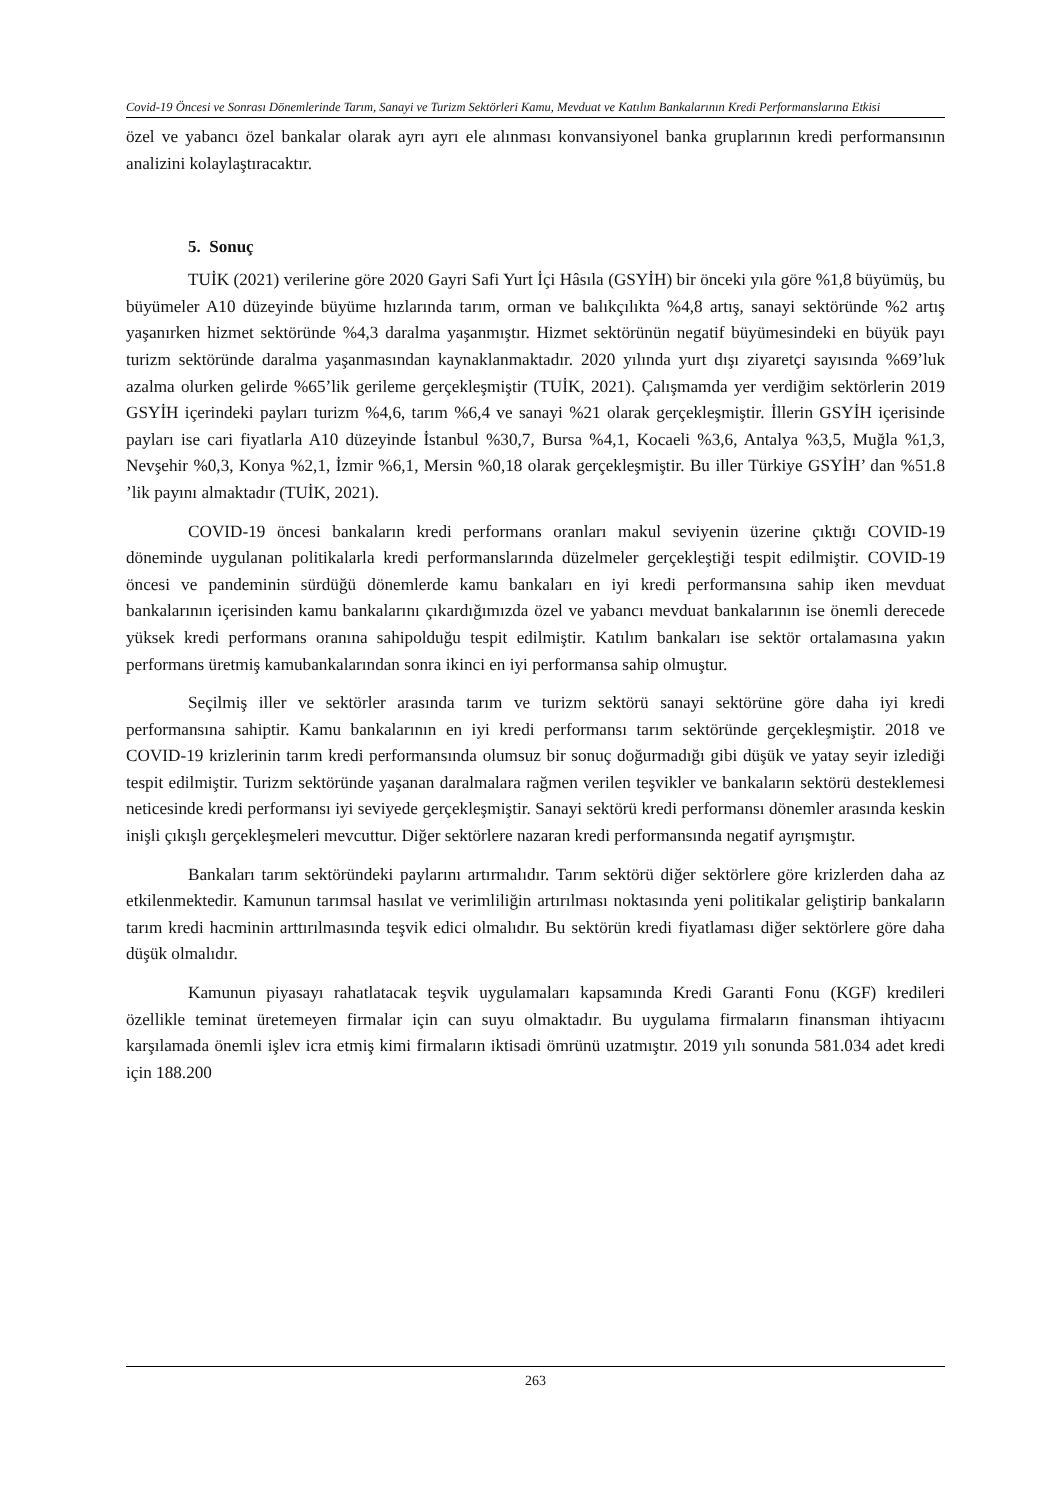Covid-19 Öncesi ve Sonrası Dönemlerinde Tarım, Sanayi ve Turizm Sektörleri Kamu, Mevduat ve Katılım Bankalarının Kredi Performanslarına Etkisi
özel ve yabancı özel bankalar olarak ayrı ayrı ele alınması konvansiyonel banka gruplarının kredi performansının analizini kolaylaştıracaktır.
5. Sonuç
TUİK (2021) verilerine göre 2020 Gayri Safi Yurt İçi Hâsıla (GSYİH) bir önceki yıla göre %1,8 büyümüş, bu büyümeler A10 düzeyinde büyüme hızlarında tarım, orman ve balıkçılıkta %4,8 artış, sanayi sektöründe %2 artış yaşanırken hizmet sektöründe %4,3 daralma yaşanmıştır. Hizmet sektörünün negatif büyümesindeki en büyük payı turizm sektöründe daralma yaşanmasından kaynaklanmaktadır. 2020 yılında yurt dışı ziyaretçi sayısında %69’luk azalma olurken gelirde %65’lik gerileme gerçekleşmiştir (TUİK, 2021). Çalışmamda yer verdiğim sektörlerin 2019 GSYİH içerindeki payları turizm %4,6, tarım %6,4 ve sanayi %21 olarak gerçekleşmiştir. İllerin GSYİH içerisinde payları ise cari fiyatlarla A10 düzeyinde İstanbul %30,7, Bursa %4,1, Kocaeli %3,6, Antalya %3,5, Muğla %1,3, Nevşehir %0,3, Konya %2,1, İzmir %6,1, Mersin %0,18 olarak gerçekleşmiştir. Bu iller Türkiye GSYİH’ dan %51.8 ’lik payını almaktadır (TUİK, 2021).
COVID-19 öncesi bankaların kredi performans oranları makul seviyenin üzerine çıktığı COVID-19 döneminde uygulanan politikalarla kredi performanslarında düzelmeler gerçekleştiği tespit edilmiştir. COVID-19 öncesi ve pandeminin sürdüğü dönemlerde kamu bankaları en iyi kredi performansına sahip iken mevduat bankalarının içerisinden kamu bankalarını çıkardığımızda özel ve yabancı mevduat bankalarının ise önemli derecede yüksek kredi performans oranına sahipolduğu tespit edilmiştir. Katılım bankaları ise sektör ortalamasına yakın performans üretmiş kamubankalarından sonra ikinci en iyi performansa sahip olmuştur.
Seçilmiş iller ve sektörler arasında tarım ve turizm sektörü sanayi sektörüne göre daha iyi kredi performansına sahiptir. Kamu bankalarının en iyi kredi performansı tarım sektöründe gerçekleşmiştir. 2018 ve COVID-19 krizlerinin tarım kredi performansında olumsuz bir sonuç doğurmadığı gibi düşük ve yatay seyir izlediği tespit edilmiştir. Turizm sektöründe yaşanan daralmalara rağmen verilen teşvikler ve bankaların sektörü desteklemesi neticesinde kredi performansı iyi seviyede gerçekleşmiştir. Sanayi sektörü kredi performansı dönemler arasında keskin inişli çıkışlı gerçekleşmeleri mevcuttur. Diğer sektörlere nazaran kredi performansında negatif ayrışmıştır.
Bankaları tarım sektöründeki paylarını artırmalıdır. Tarım sektörü diğer sektörlere göre krizlerden daha az etkilenmektedir. Kamunun tarımsal hasılat ve verimliliğin artırılması noktasında yeni politikalar geliştirip bankaların tarım kredi hacminin arttırılmasında teşvik edici olmalıdır. Bu sektörün kredi fiyatlaması diğer sektörlere göre daha düşük olmalıdır.
Kamunun piyasayı rahatlatacak teşvik uygulamaları kapsamında Kredi Garanti Fonu (KGF) kredileri özellikle teminat üretemeyen firmalar için can suyu olmaktadır. Bu uygulama firmaların finansman ihtiyacını karşılamada önemli işlev icra etmiş kimi firmaların iktisadi ömrünü uzatmıştır. 2019 yılı sonunda 581.034 adet kredi için 188.200
263